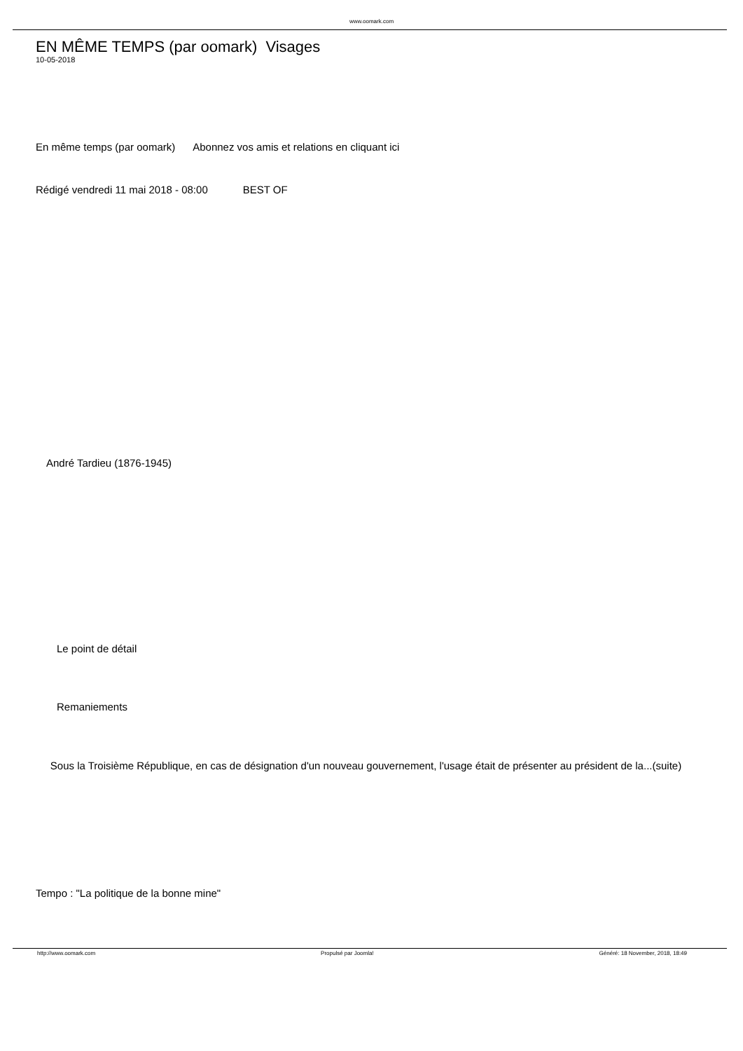www.oomark.com
EN MÊME TEMPS (par oomark) Visages
10-05-2018
En même temps (par oomark) Abonnez vos amis et relations en cliquant ici
Rédigé vendredi 11 mai 2018 - 08:00 BEST OF
André Tardieu (1876-1945)
Le point de détail
Remaniements
Sous la Troisième République, en cas de désignation d'un nouveau gouvernement, l'usage était de présenter au président de la...(suite)
Tempo : "La politique de la bonne mine"
http://www.oomark.com Propulsé par Joomla! Généré: 18 November, 2018, 18:49